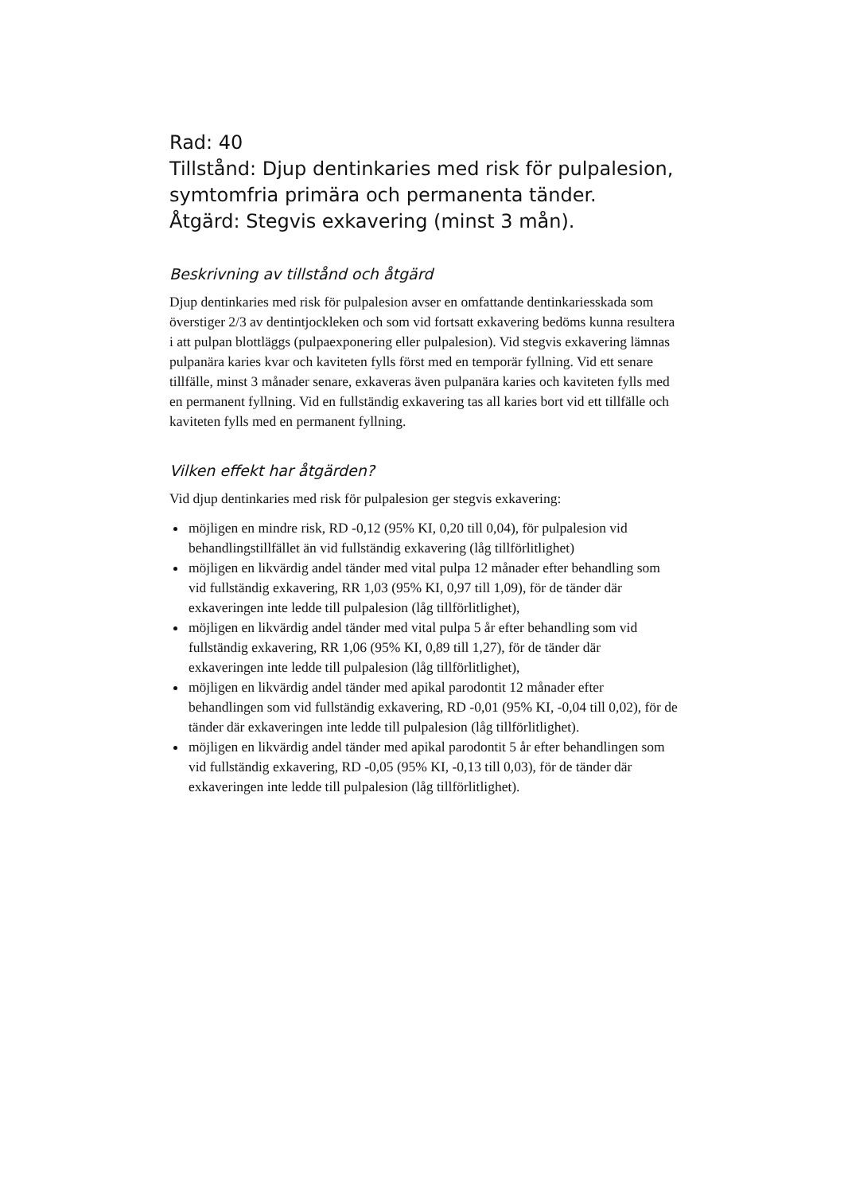Rad: 40
Tillstånd: Djup dentinkaries med risk för pulpalesion, symtomfria primära och permanenta tänder.
Åtgärd: Stegvis exkavering (minst 3 mån).
Beskrivning av tillstånd och åtgärd
Djup dentinkaries med risk för pulpalesion avser en omfattande dentinkaries­skada som överstiger 2/3 av dentintjockleken och som vid fortsatt exkavering bedöms kunna resultera i att pulpan blottläggs (pulpaexponering eller pulpa­lesion). Vid stegvis exkavering lämnas pulpanära karies kvar och kaviteten fylls först med en temporär fyllning. Vid ett senare tillfälle, minst 3 månader senare, exkaveras även pulpanära karies och kaviteten fylls med en permanent fyllning. Vid en fullständig exkavering tas all karies bort vid ett tillfälle och kaviteten fylls med en permanent fyllning.
Vilken effekt har åtgärden?
Vid djup dentinkaries med risk för pulpalesion ger stegvis exkavering:
möjligen en mindre risk, RD -0,12 (95% KI, 0,20 till 0,04), för pulpalesion vid behandlingstillfället än vid fullständig exkavering (låg tillförlitlighet)
möjligen en likvärdig andel tänder med vital pulpa 12 månader efter behand­ling som vid fullständig exkavering, RR 1,03 (95% KI, 0,97 till 1,09), för de tänder där exkaveringen inte ledde till pulpalesion (låg tillförlitlighet),
möjligen en likvärdig andel tänder med vital pulpa 5 år efter behandling som vid fullständig exkavering, RR 1,06 (95% KI, 0,89 till 1,27), för de tänder där exkaveringen inte ledde till pulpalesion (låg tillförlitlighet),
möjligen en likvärdig andel tänder med apikal parodontit 12 månader efter behandlingen som vid fullständig exkavering, RD -0,01 (95% KI, -0,04 till 0,02), för de tänder där exkaveringen inte ledde till pulpalesion (låg tillförlit­lighet).
möjligen en likvärdig andel tänder med apikal parodontit 5 år efter behand­lingen som vid fullständig exkavering, RD -0,05 (95% KI, -0,13 till 0,03), för de tänder där exkaveringen inte ledde till pulpalesion (låg tillförlitlighet).